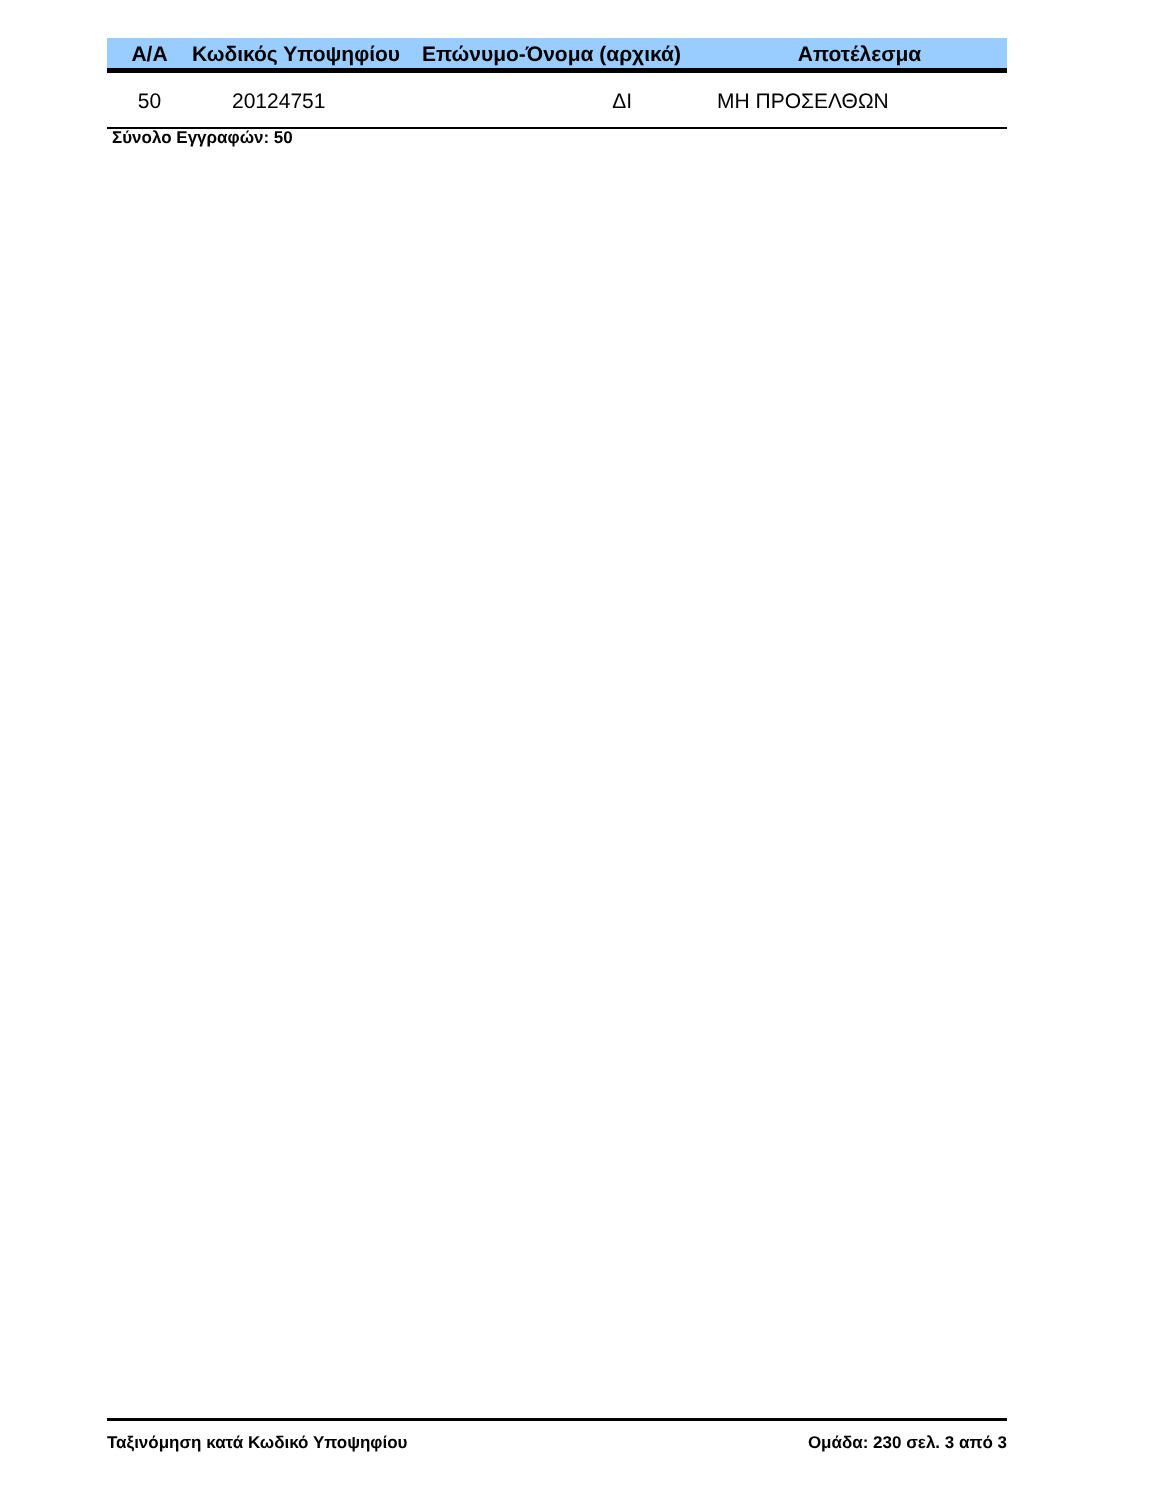| Α/Α | Κωδικός Υποψηφίου | Επώνυμο-Όνομα (αρχικά) | Αποτέλεσμα |
| --- | --- | --- | --- |
| 50 | 20124751 | ΔΙ | ΜΗ ΠΡΟΣΕΛΘΩΝ |
Σύνολο Εγγραφών: 50
Ταξινόμηση κατά Κωδικό Υποψηφίου Ομάδα: 230 σελ. 3 από 3